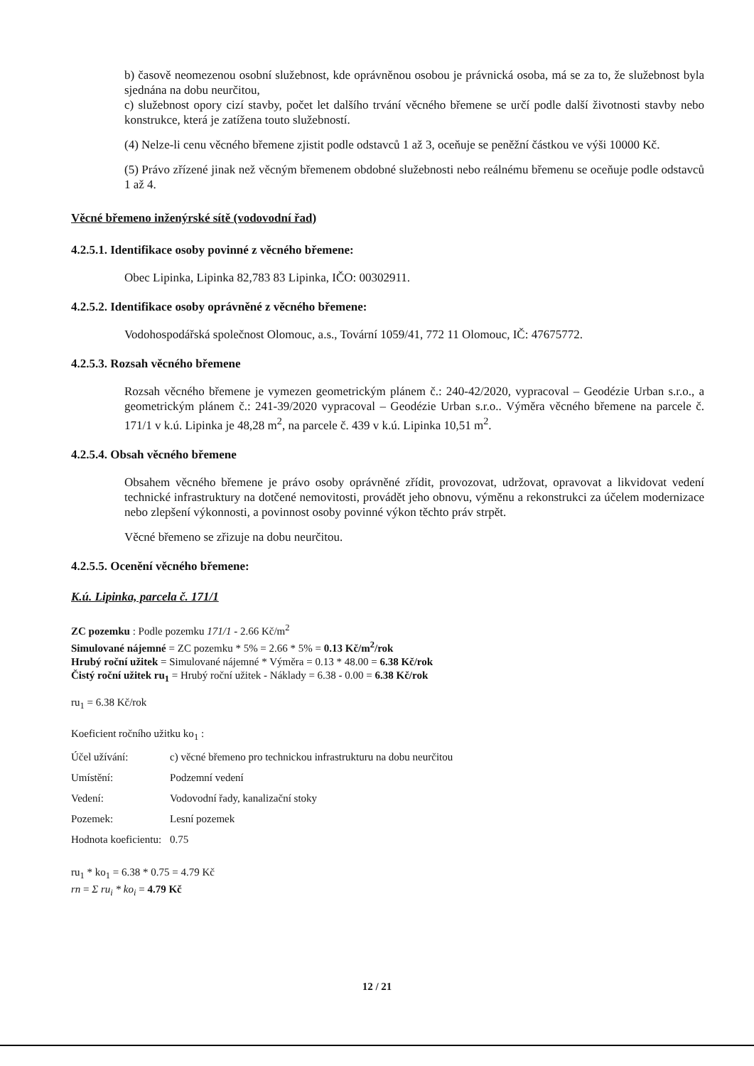b) časově neomezenou osobní služebnost, kde oprávněnou osobou je právnická osoba, má se za to, že služebnost byla sjednána na dobu neurčitou,
c) služebnost opory cizí stavby, počet let dalšího trvání věcného břemene se určí podle další životnosti stavby nebo konstrukce, která je zatížena touto služebností.
(4) Nelze-li cenu věcného břemene zjistit podle odstavců 1 až 3, oceňuje se peněžní částkou ve výši 10000 Kč.
(5) Právo zřízené jinak než věcným břemenem obdobné služebnosti nebo reálnému břemenu se oceňuje podle odstavců 1 až 4.
Věcné břemeno inženýrské sítě (vodovodní řad)
4.2.5.1. Identifikace osoby povinné z věcného břemene:
Obec Lipinka, Lipinka 82,783 83 Lipinka, IČO: 00302911.
4.2.5.2. Identifikace osoby oprávněné z věcného břemene:
Vodohospodářská společnost Olomouc, a.s., Tovární 1059/41, 772 11 Olomouc, IČ: 47675772.
4.2.5.3. Rozsah věcného břemene
Rozsah věcného břemene je vymezen geometrickým plánem č.: 240-42/2020, vypracoval – Geodézie Urban s.r.o., a geometrickým plánem č.: 241-39/2020 vypracoval – Geodézie Urban s.r.o.. Výměra věcného břemene na parcele č. 171/1 v k.ú. Lipinka je 48,28 m<sup>2</sup>, na parcele č. 439 v k.ú. Lipinka 10,51 m<sup>2</sup>.
4.2.5.4. Obsah věcného břemene
Obsahem věcného břemene je právo osoby oprávněné zřídit, provozovat, udržovat, opravovat a likvidovat vedení technické infrastruktury na dotčené nemovitosti, provádět jeho obnovu, výměnu a rekonstrukci za účelem modernizace nebo zlepšení výkonnosti, a povinnost osoby povinné výkon těchto práv strpět.
Věcné břemeno se zřizuje na dobu neurčitou.
4.2.5.5. Ocenění věcného břemene:
K.ú. Lipinka, parcela č. 171/1
ZC pozemku : Podle pozemku 171/1 - 2.66 Kč/m<sup>2</sup>
Simulované nájemné = ZC pozemku * 5% = 2.66 * 5% = 0.13 Kč/m<sup>2</sup>/rok
Hrubý roční užitek = Simulované nájemné * Výměra = 0.13 * 48.00 = 6.38 Kč/rok
Čistý roční užitek ru<sub>1</sub> = Hrubý roční užitek - Náklady = 6.38 - 0.00 = 6.38 Kč/rok
ru<sub>1</sub> = 6.38 Kč/rok
Koeficient ročního užitku ko<sub>1</sub> :
| Účel užívání: | c) věcné břemeno pro technickou infrastrukturu na dobu neurčitou |
| Umístění: | Podzemní vedení |
| Vedení: | Vodovodní řady, kanalizační stoky |
| Pozemek: | Lesní pozemek |
| Hodnota koeficientu: | 0.75 |
ru<sub>1</sub> * ko<sub>1</sub> = 6.38 * 0.75 = 4.79 Kč
rn = Σ ru<sub>i</sub> * ko<sub>i</sub> = 4.79 Kč
12 / 21